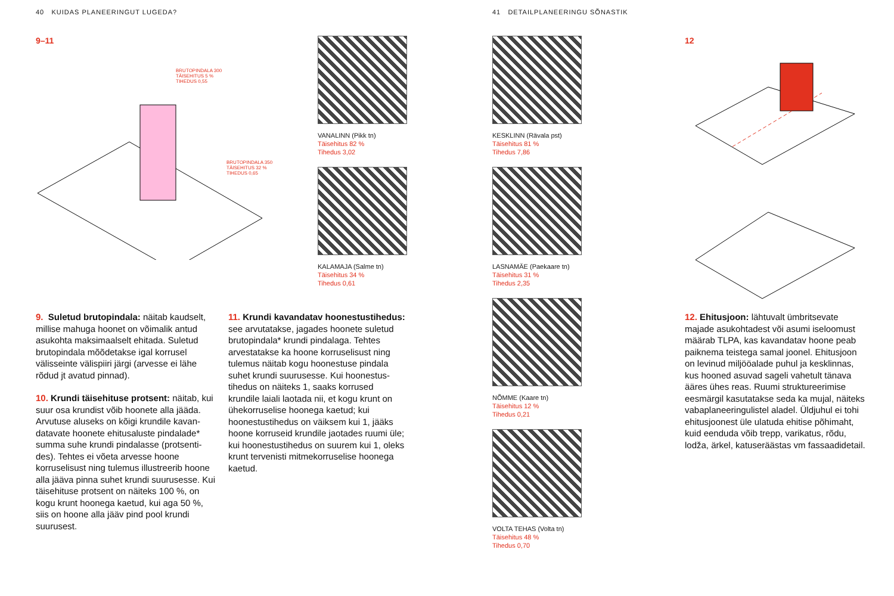40 KUIDAS PLANEERINGUT LUGEDA?
41 DETAILPLANEERINGU SÕNASTIK
9–11
BRUTOPINDALA 300
TÄISEHITUS 5 %
TIHEDUS 0,55
BRUTOPINDALA 350
TÄISEHITUS 32 %
TIHEDUS 0,65
VANALINN (Pikk tn)
Täisehitus 82 %
Tihedus 3,02
KALAMAJA (Salme tn)
Täisehitus 34 %
Tihedus 0,61
KESKLINN (Rävala pst)
Täisehitus 81 %
Tihedus 7,86
LASNAMÄE (Paekaare tn)
Täisehitus 31 %
Tihedus 2,35
NÕMME (Kaare tn)
Täisehitus 12 %
Tihedus 0,21
VOLTA TEHAS (Volta tn)
Täisehitus 48 %
Tihedus 0,70
12
9. Suletud brutopindala: näitab kaudselt, millise mahuga hoonet on võimalik antud asukohta maksimaalselt ehitada. Suletud brutopindala mõõdetakse igal korrusel välisseinte välispiiri järgi (arvesse ei lähe rõdud jt avatud pinnad).
10. Krundi täisehituse protsent: näitab, kui suur osa krundist võib hoonete alla jääda. Arvutuse aluseks on kõigi krundile kavan­datavate hoonete ehitusaluste pindalade* summa suhe krundi pindalasse (protsenti­des). Tehtes ei võeta arvesse hoone korruselisust ning tulemus illustreerib hoone alla jääva pinna suhet krundi suuru­sesse. Kui täisehituse protsent on näiteks 100 %, on kogu krunt hoonega kaetud, kui aga 50 %, siis on hoone alla jääv pind pool krundi suurusest.
11. Krundi kavandatav hoonestustihedus: see arvutatakse, jagades hoonete suletud brutopindala* krundi pindalaga. Tehtes arvestatakse ka hoone korruselisust ning tulemus näitab kogu hoonestuse pindala suhet krundi suurusesse. Kui hoonestus­tihedus on näiteks 1, saaks korrused krundile laiali laotada nii, et kogu krunt on ühekorruselise hoonega kaetud; kui hoonestustihedus on väiksem kui 1, jääks hoone korruseid krundile jaotades ruumi üle; kui hoonestustihedus on suurem kui 1, oleks krunt tervenisti mitmekorruselise hoonega kaetud.
12. Ehitusjoon: lähtuvalt ümbritsevate majade asukohtadest või asumi iseloomust määrab TLPA, kas kavandatav hoone peab paiknema teistega samal joonel. Ehitusjoon on levinud miljööalade puhul ja kesklinnas, kus hooned asuvad sageli vahetult tänava ääres ühes reas. Ruumi struktureerimise eesmärgil kasutatakse seda ka mujal, näiteks vabaplaneeringulistel aladel. Üldjuhul ei tohi ehitusjoonest üle ulatuda ehitise põhimaht, kuid eenduda võib trepp, varikatus, rõdu, lodža, ärkel, katuseräästas vm fassaadidetail.